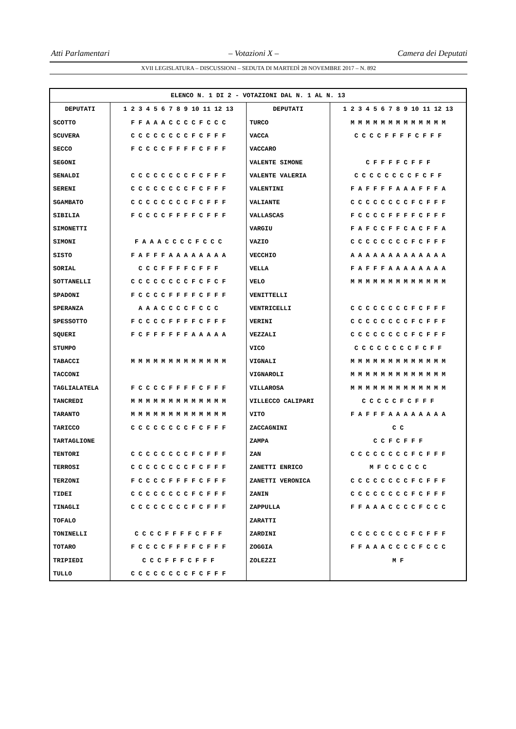Atti Parlamentari – Votazioni X – Camera dei Deputati
XVII LEGISLATURA – DISCUSSIONI – SEDUTA DI MARTEDÌ 28 NOVEMBRE 2017 – N. 892
| ELENCO N. 1 DI 2 - VOTAZIONI DAL N. 1 AL N. 13 | | | |
| --- | --- | --- | --- |
| DEPUTATI | 1 2 3 4 5 6 7 8 9 10 11 12 13 | DEPUTATI | 1 2 3 4 5 6 7 8 9 10 11 12 13 |
| SCOTTO | F F A A A C C C C F C C C | TURCO | M M M M M M M M M M M M M |
| SCUVERA | C C C C C C C C F C F F F | VACCA | C C C C F F F F C F F F |
| SECCO | F C C C C F F F F C F F F | VACCARO | |
| SEGONI | | VALENTE SIMONE | C F F F F C F F F |
| SENALDI | C C C C C C C C F C F F F | VALENTE VALERIA | C C C C C C C C F C F F |
| SERENI | C C C C C C C C F C F F F | VALENTINI | F A F F F F A A A F F F A |
| SGAMBATO | C C C C C C C C F C F F F | VALIANTE | C C C C C C C C F C F F F |
| SIBILIA | F C C C C F F F F C F F F | VALLASCAS | F C C C C F F F F C F F F |
| SIMONETTI | | VARGIU | F A F C C F F C A C F F A |
| SIMONI | F A A A C C C C F C C C | VAZIO | C C C C C C C C F C F F F |
| SISTO | F A F F F A A A A A A A A | VECCHIO | A A A A A A A A A A A A A |
| SORIAL | C C C F F F F C F F F | VELLA | F A F F F A A A A A A A A |
| SOTTANELLI | C C C C C C C C F C F C F | VELO | M M M M M M M M M M M M M |
| SPADONI | F C C C C F F F F C F F F | VENITTELLI | |
| SPERANZA | A A A C C C C F C C C | VENTRICELLI | C C C C C C C C F C F F F |
| SPESSOTTO | F C C C C F F F F C F F F | VERINI | C C C C C C C C F C F F F |
| SQUERI | F C F F F F F F A A A A A | VEZZALI | C C C C C C C C F C F F F |
| STUMPO | | VICO | C C C C C C C C F C F F |
| TABACCI | M M M M M M M M M M M M M | VIGNALI | M M M M M M M M M M M M M |
| TACCONI | | VIGNAROLI | M M M M M M M M M M M M M |
| TAGLIALATELA | F C C C C F F F F C F F F | VILLAROSA | M M M M M M M M M M M M M |
| TANCREDI | M M M M M M M M M M M M M | VILLECCO CALIPARI | C C C C C F C F F F |
| TARANTO | M M M M M M M M M M M M M | VITO | F A F F F A A A A A A A A |
| TARICCO | C C C C C C C C F C F F F | ZACCAGNINI | C C |
| TARTAGLIONE | | ZAMPA | C C F C F F F |
| TENTORI | C C C C C C C C F C F F F | ZAN | C C C C C C C C F C F F F |
| TERROSI | C C C C C C C C F C F F F | ZANETTI ENRICO | M F C C C C C C |
| TERZONI | F C C C C F F F F C F F F | ZANETTI VERONICA | C C C C C C C C F C F F F |
| TIDEI | C C C C C C C C F C F F F | ZANIN | C C C C C C C C F C F F F |
| TINAGLI | C C C C C C C C F C F F F | ZAPPULLA | F F A A A C C C C F C C C |
| TOFALO | | ZARATTI | |
| TONINELLI | C C C C F F F F C F F F | ZARDINI | C C C C C C C C F C F F F |
| TOTARO | F C C C C F F F F C F F F | ZOGGIA | F F A A A C C C C F C C C |
| TRIPIEDI | C C C F F F C F F F | ZOLEZZI | M F |
| TULLO | C C C C C C C C F C F F F | | |